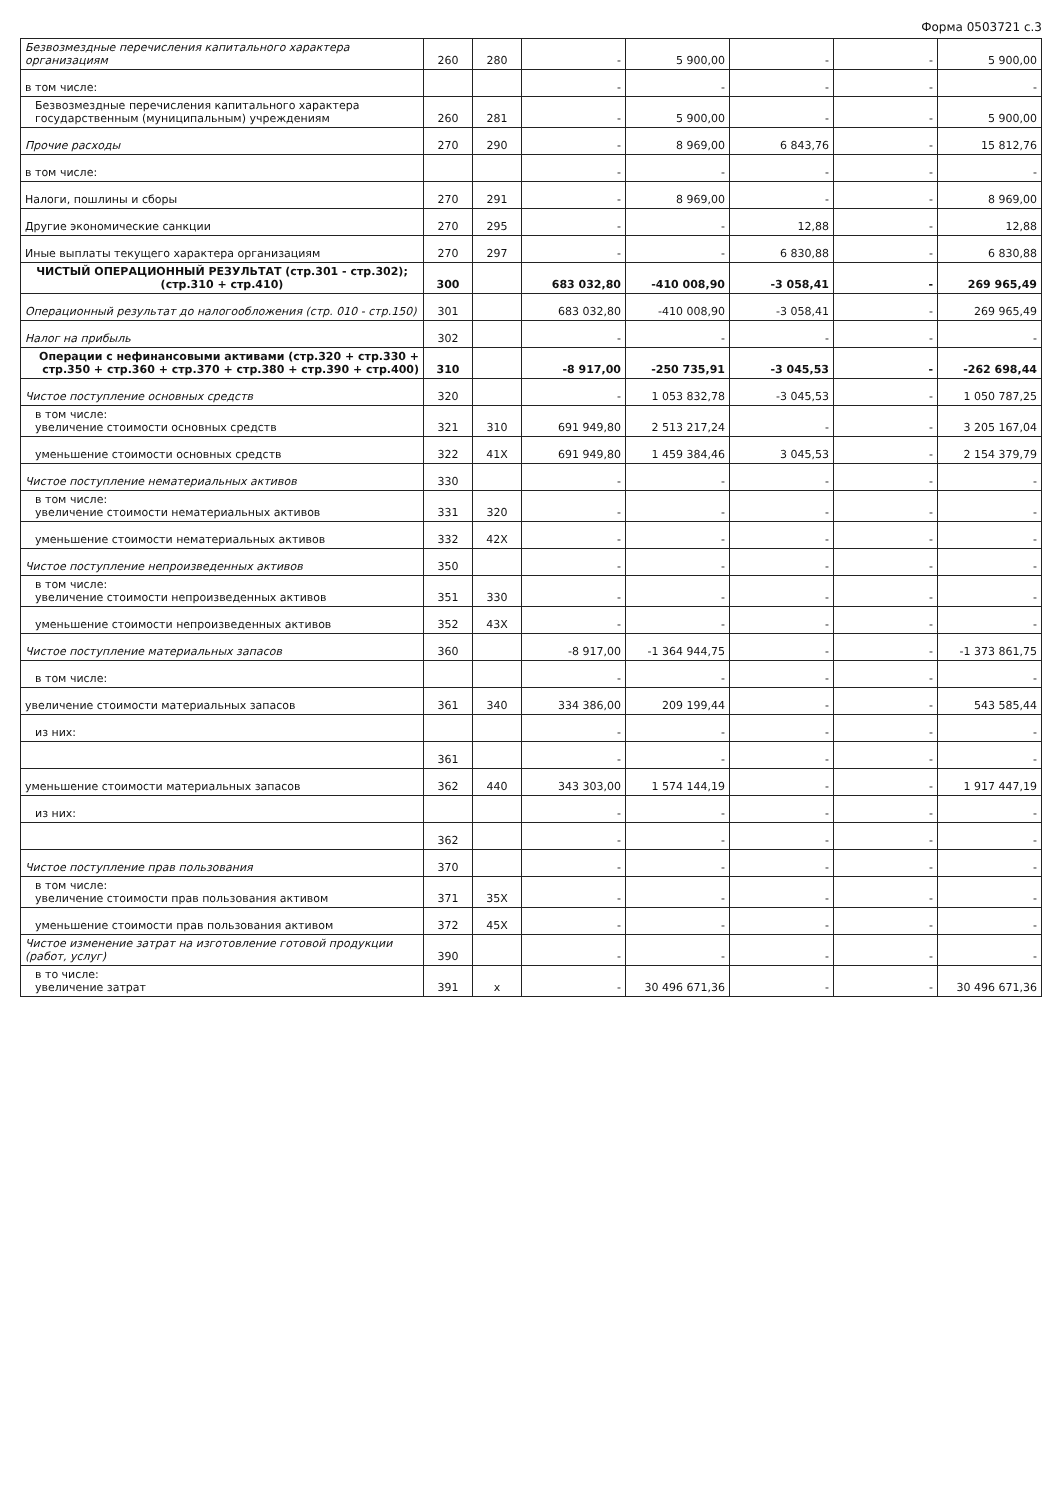Форма 0503721 с.3
| Безвозмездные перечисления капитального характера организациям | 260 | 280 | - | 5 900,00 | - | - | 5 900,00 |
| в том числе: | | | - | - | - | - | - |
| Безвозмездные перечисления капитального характера государственным (муниципальным) учреждениям | 260 | 281 | - | 5 900,00 | - | - | 5 900,00 |
| Прочие расходы | 270 | 290 | - | 8 969,00 | 6 843,76 | - | 15 812,76 |
| в том числе: | | | - | - | - | - | - |
| Налоги, пошлины и сборы | 270 | 291 | - | 8 969,00 | - | - | 8 969,00 |
| Другие экономические санкции | 270 | 295 | - | - | 12,88 | - | 12,88 |
| Иные выплаты текущего характера организациям | 270 | 297 | - | - | 6 830,88 | - | 6 830,88 |
| ЧИСТЫЙ ОПЕРАЦИОННЫЙ РЕЗУЛЬТАТ (стр.301 - стр.302); (стр.310 + стр.410) | 300 | | 683 032,80 | -410 008,90 | -3 058,41 | - | 269 965,49 |
| Операционный результат до налогообложения (стр. 010 - стр.150) | 301 | | 683 032,80 | -410 008,90 | -3 058,41 | - | 269 965,49 |
| Налог на прибыль | 302 | | - | - | - | - | - |
| Операции с нефинансовыми активами (стр.320 + стр.330 + стр.350 + стр.360 + стр.370 + стр.380 + стр.390 + стр.400) | 310 | | -8 917,00 | -250 735,91 | -3 045,53 | - | -262 698,44 |
| Чистое поступление основных средств | 320 | | - | 1 053 832,78 | -3 045,53 | - | 1 050 787,25 |
| в том числе: увеличение стоимости основных средств | 321 | 310 | 691 949,80 | 2 513 217,24 | - | - | 3 205 167,04 |
| уменьшение стоимости основных средств | 322 | 41X | 691 949,80 | 1 459 384,46 | 3 045,53 | - | 2 154 379,79 |
| Чистое поступление нематериальных активов | 330 | | - | - | - | - | - |
| в том числе: увеличение стоимости нематериальных активов | 331 | 320 | - | - | - | - | - |
| уменьшение стоимости нематериальных активов | 332 | 42X | - | - | - | - | - |
| Чистое поступление непроизведенных активов | 350 | | - | - | - | - | - |
| в том числе: увеличение стоимости непроизведенных активов | 351 | 330 | - | - | - | - | - |
| уменьшение стоимости непроизведенных активов | 352 | 43X | - | - | - | - | - |
| Чистое поступление материальных запасов | 360 | | -8 917,00 | -1 364 944,75 | - | - | -1 373 861,75 |
| в том числе: | | | - | - | - | - | - |
| увеличение стоимости материальных запасов | 361 | 340 | 334 386,00 | 209 199,44 | - | - | 543 585,44 |
| из них: | | | - | - | - | - | - |
| | 361 | | - | - | - | - | - |
| уменьшение стоимости материальных запасов | 362 | 440 | 343 303,00 | 1 574 144,19 | - | - | 1 917 447,19 |
| из них: | | | - | - | - | - | - |
| | 362 | | - | - | - | - | - |
| Чистое поступление прав пользования | 370 | | - | - | - | - | - |
| в том числе: увеличение стоимости прав пользования активом | 371 | 35X | - | - | - | - | - |
| уменьшение стоимости прав пользования активом | 372 | 45X | - | - | - | - | - |
| Чистое изменение затрат на изготовление готовой продукции (работ, услуг) | 390 | | - | - | - | - | - |
| в то числе: увеличение затрат | 391 | x | - | 30 496 671,36 | - | - | 30 496 671,36 |